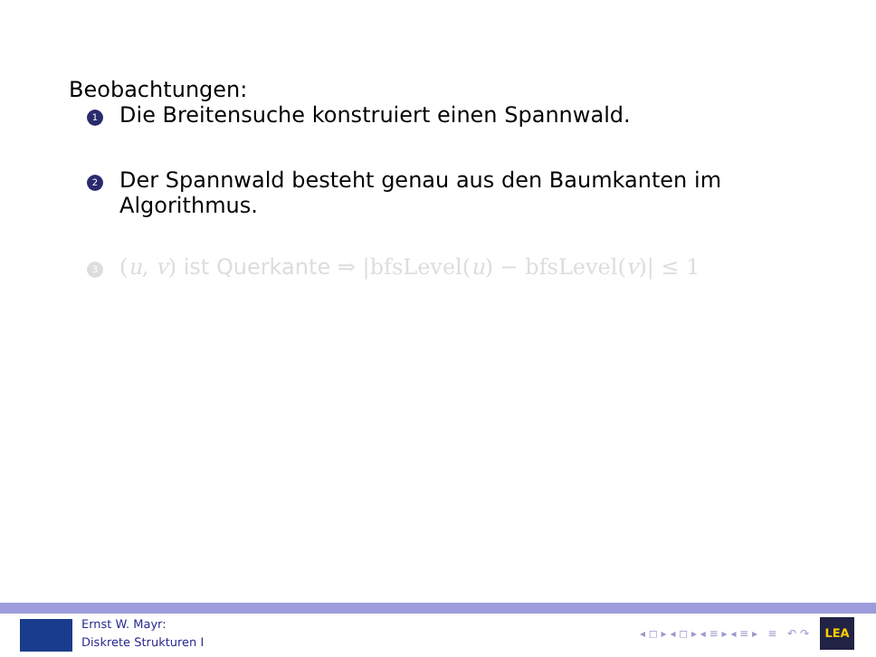Beobachtungen:
1 Die Breitensuche konstruiert einen Spannwald.
2 Der Spannwald besteht genau aus den Baumkanten im
Algorithmus.
3 (u, v) ist Querkante ⇒ |bfsLevel(u) − bfsLevel(v)| ≤ 1
Ernst W. Mayr:
Diskrete Strukturen I
◂ ◻ ▸ ◂ ◻ ▸ ◂ ≡ ▸ ◂ ≡ ▸ ≡ ↶ ↷
LEA